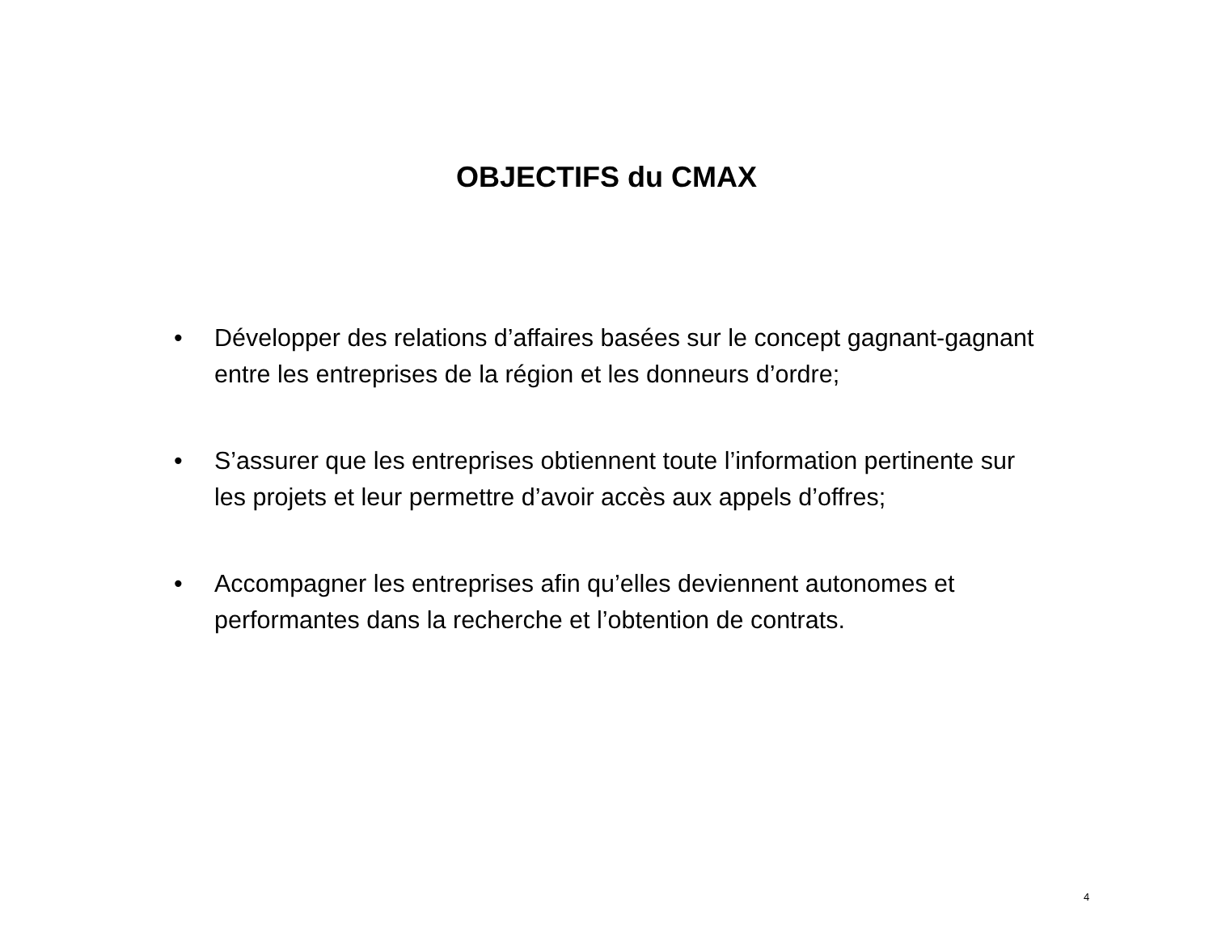OBJECTIFS du CMAX
• Développer des relations d’affaires basées sur le concept gagnant-gagnant entre les entreprises de la région et les donneurs d’ordre;
• S’assurer que les entreprises obtiennent toute l’information pertinente sur les projets et leur permettre d’avoir accès aux appels d’offres;
• Accompagner les entreprises afin qu’elles deviennent autonomes et performantes dans la recherche et l’obtention de contrats.
4